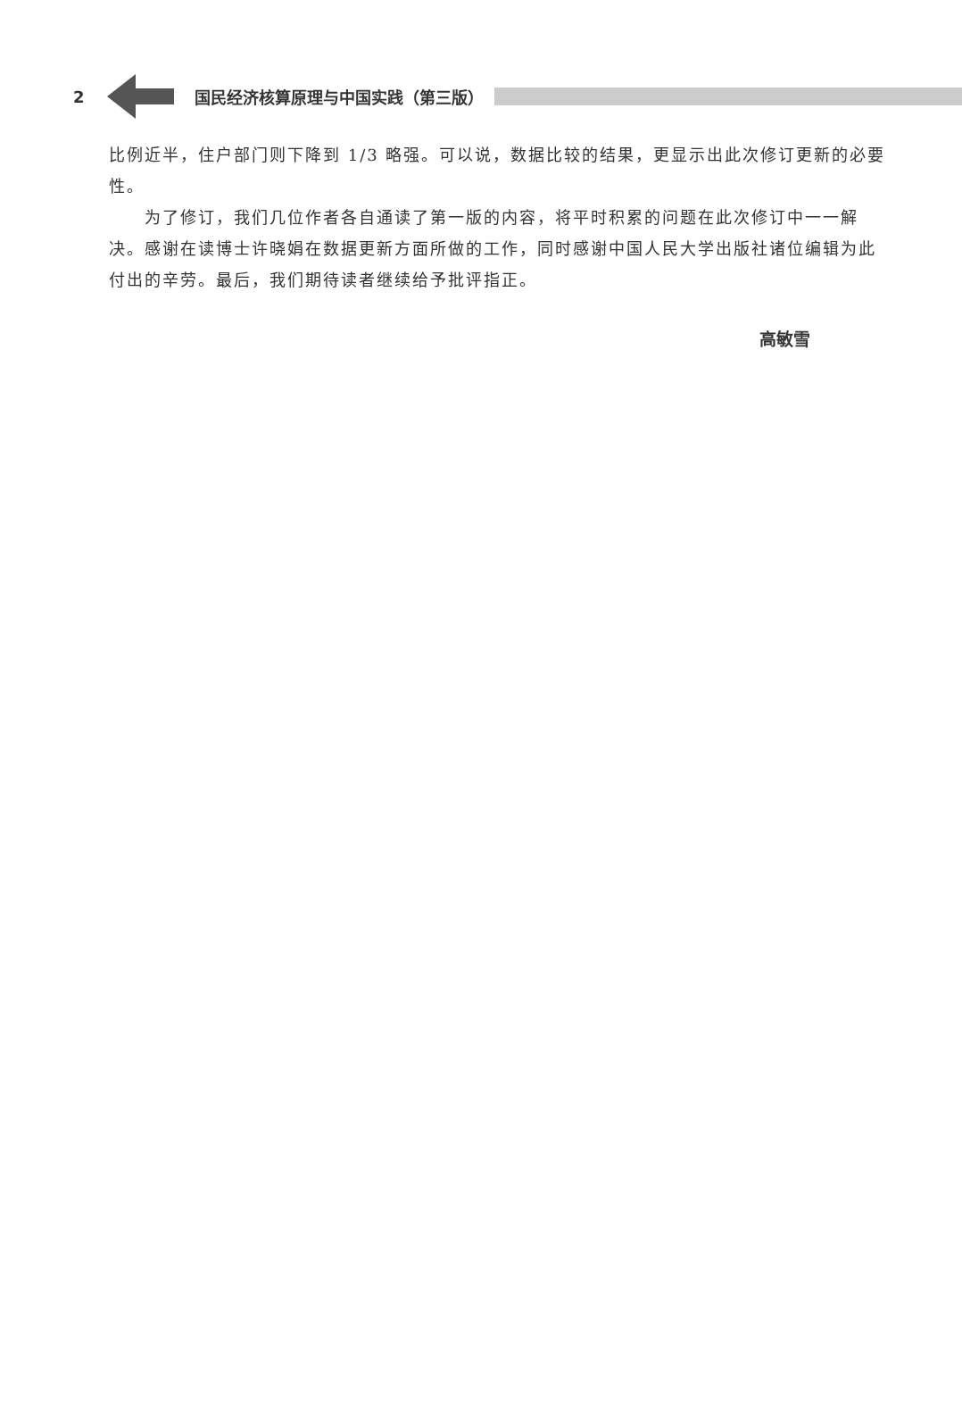2 国民经济核算原理与中国实践（第三版）
比例近半，住户部门则下降到 1/3 略强。可以说，数据比较的结果，更显示出此次修订更新的必要性。
为了修订，我们几位作者各自通读了第一版的内容，将平时积累的问题在此次修订中一一解决。感谢在读博士许晓娟在数据更新方面所做的工作，同时感谢中国人民大学出版社诸位编辑为此付出的辛劳。最后，我们期待读者继续给予批评指正。
高敏雪